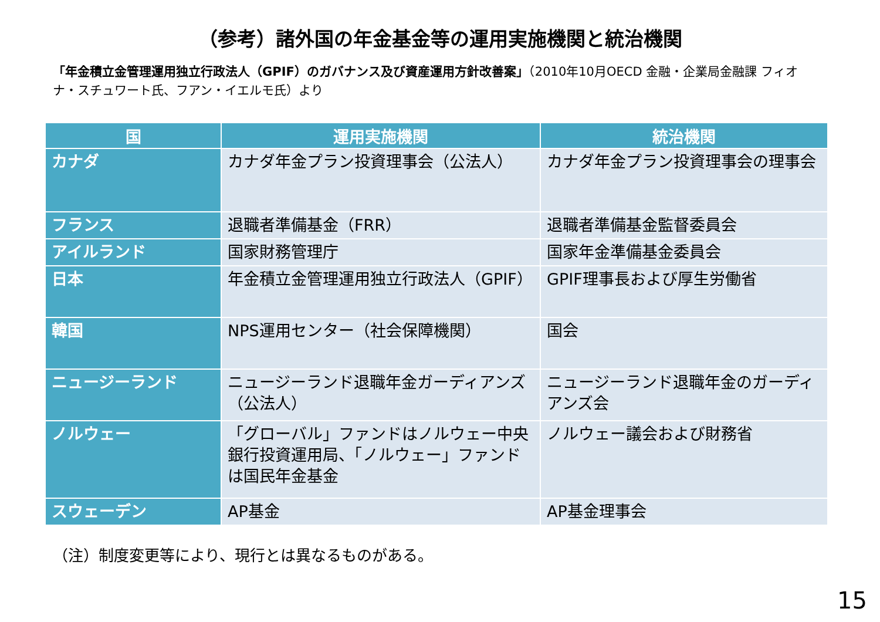（参考）諸外国の年金基金等の運用実施機関と統治機関
「年金積立金管理運用独立行政法人（GPIF）のガバナンス及び資産運用方針改善案」（2010年10月OECD 金融・企業局金融課 フィオナ・スチュワート氏、フアン・イエルモ氏）より
| 国 | 運用実施機関 | 統治機関 |
| --- | --- | --- |
| カナダ | カナダ年金プラン投資理事会（公法人） | カナダ年金プラン投資理事会の理事会 |
| フランス | 退職者準備基金（FRR） | 退職者準備基金監督委員会 |
| アイルランド | 国家財務管理庁 | 国家年金準備基金委員会 |
| 日本 | 年金積立金管理運用独立行政法人（GPIF） | GPIF理事長および厚生労働省 |
| 韓国 | NPS運用センター（社会保障機関） | 国会 |
| ニュージーランド | ニュージーランド退職年金ガーディアンズ（公法人） | ニュージーランド退職年金のガーディアンズ会 |
| ノルウェー | 「グローバル」ファンドはノルウェー中央銀行投資運用局、「ノルウェー」ファンドは国民年金基金 | ノルウェー議会および財務省 |
| スウェーデン | AP基金 | AP基金理事会 |
（注）制度変更等により、現行とは異なるものがある。
15